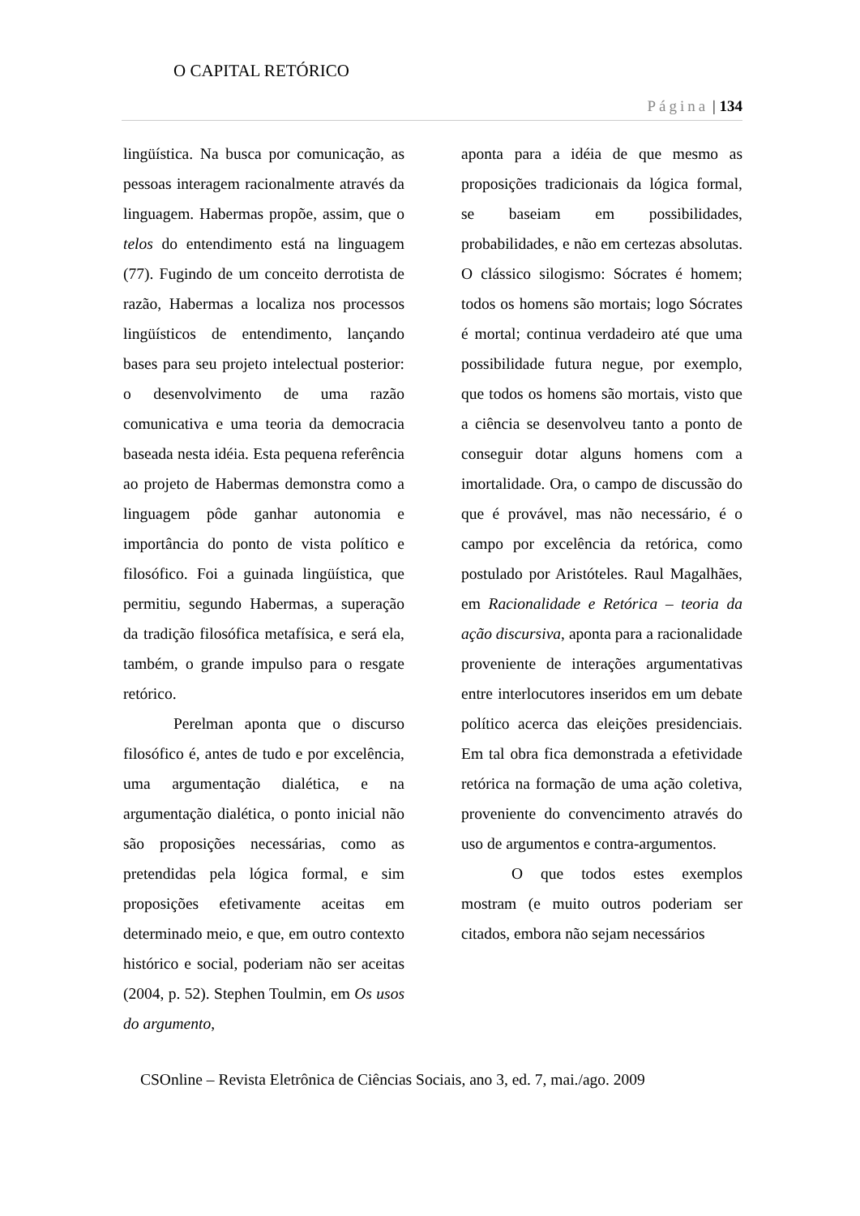O CAPITAL RETÓRICO
Página | 134
lingüística. Na busca por comunicação, as pessoas interagem racionalmente através da linguagem. Habermas propõe, assim, que o telos do entendimento está na linguagem (77). Fugindo de um conceito derrotista de razão, Habermas a localiza nos processos lingüísticos de entendimento, lançando bases para seu projeto intelectual posterior: o desenvolvimento de uma razão comunicativa e uma teoria da democracia baseada nesta idéia. Esta pequena referência ao projeto de Habermas demonstra como a linguagem pôde ganhar autonomia e importância do ponto de vista político e filosófico. Foi a guinada lingüística, que permitiu, segundo Habermas, a superação da tradição filosófica metafísica, e será ela, também, o grande impulso para o resgate retórico.
Perelman aponta que o discurso filosófico é, antes de tudo e por excelência, uma argumentação dialética, e na argumentação dialética, o ponto inicial não são proposições necessárias, como as pretendidas pela lógica formal, e sim proposições efetivamente aceitas em determinado meio, e que, em outro contexto histórico e social, poderiam não ser aceitas (2004, p. 52). Stephen Toulmin, em Os usos do argumento,
aponta para a idéia de que mesmo as proposições tradicionais da lógica formal, se baseiam em possibilidades, probabilidades, e não em certezas absolutas. O clássico silogismo: Sócrates é homem; todos os homens são mortais; logo Sócrates é mortal; continua verdadeiro até que uma possibilidade futura negue, por exemplo, que todos os homens são mortais, visto que a ciência se desenvolveu tanto a ponto de conseguir dotar alguns homens com a imortalidade. Ora, o campo de discussão do que é provável, mas não necessário, é o campo por excelência da retórica, como postulado por Aristóteles. Raul Magalhães, em Racionalidade e Retórica – teoria da ação discursiva, aponta para a racionalidade proveniente de interações argumentativas entre interlocutores inseridos em um debate político acerca das eleições presidenciais. Em tal obra fica demonstrada a efetividade retórica na formação de uma ação coletiva, proveniente do convencimento através do uso de argumentos e contra-argumentos.
O que todos estes exemplos mostram (e muito outros poderiam ser citados, embora não sejam necessários
CSOnline – Revista Eletrônica de Ciências Sociais, ano 3, ed. 7, mai./ago. 2009